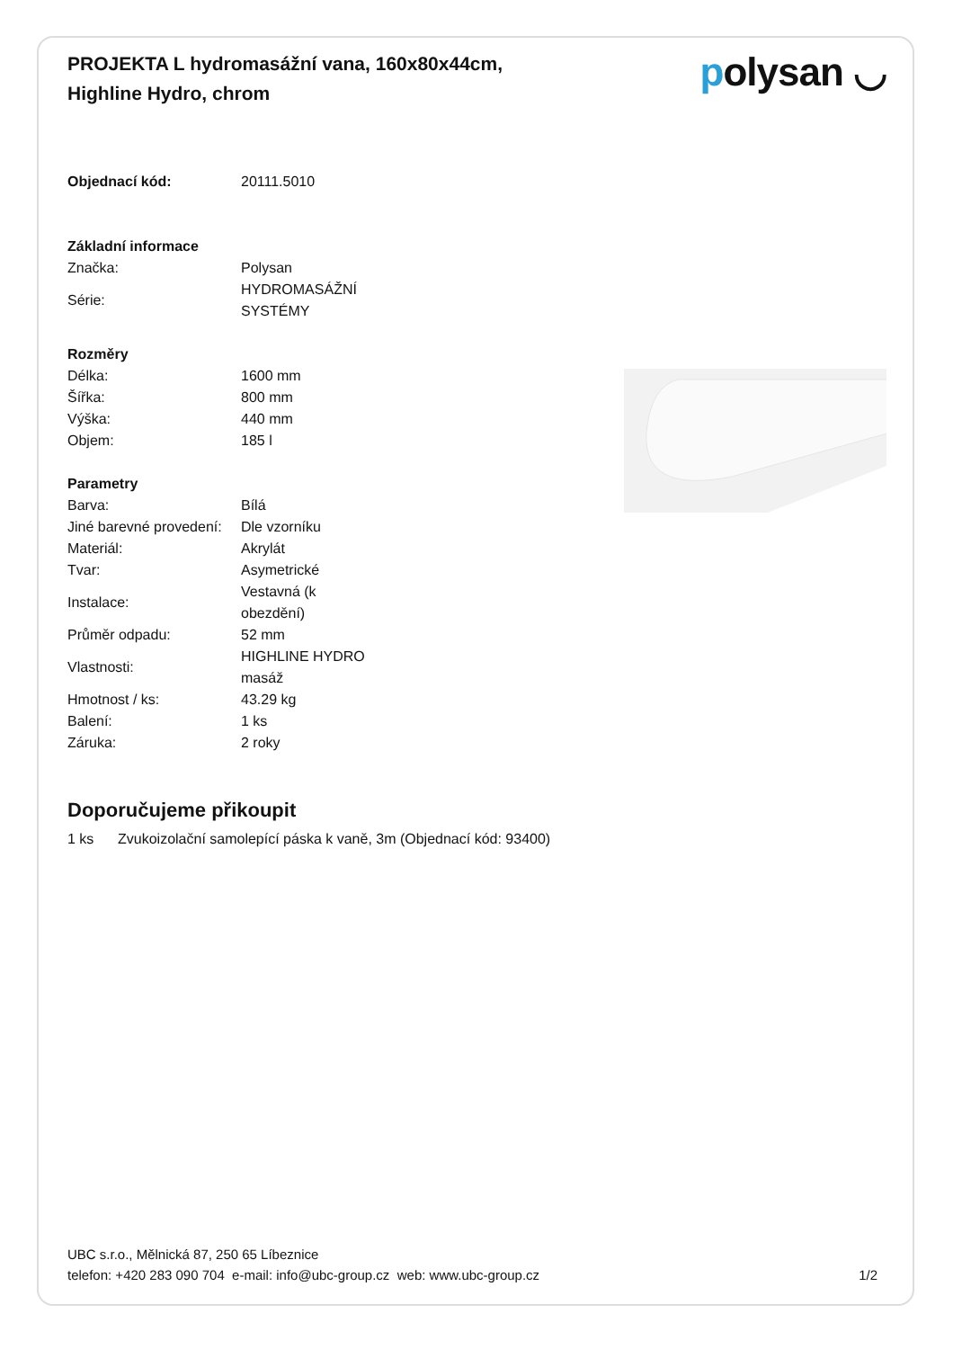PROJEKTA L hydromasážní vana, 160x80x44cm, Highline Hydro, chrom
polysan ◡
| Objednací kód: | 20111.5010 |
| Základní informace | |
| Značka: | Polysan |
| Série: | HYDROMASÁŽNÍ SYSTÉMY |
| Rozměry | |
| Délka: | 1600 mm |
| Šířka: | 800 mm |
| Výška: | 440 mm |
| Objem: | 185 l |
| Parametry | |
| Barva: | Bílá |
| Jiné barevné provedení: | Dle vzorníku |
| Materiál: | Akrylát |
| Tvar: | Asymetrické |
| Instalace: | Vestavná (k obezdění) |
| Průměr odpadu: | 52 mm |
| Vlastnosti: | HIGHLINE HYDRO masáž |
| Hmotnost / ks: | 43.29 kg |
| Balení: | 1 ks |
| Záruka: | 2 roky |
Doporučujeme přikoupit
1 ks Zvukoizolační samolepící páska k vaně, 3m (Objednací kód: 93400)
UBC s.r.o., Mělnická 87, 250 65 Líbeznice
telefon: +420 283 090 704 e-mail: info@ubc-group.cz web: www.ubc-group.cz 1/2